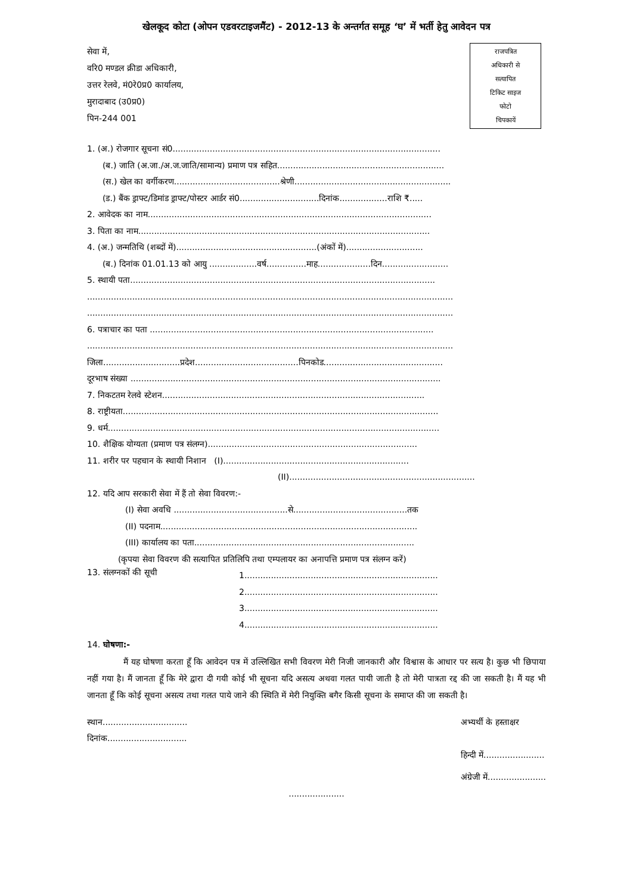खेलकूद कोटा (ओपन एडवरटाइजमैंट) - 2012-13 के अन्तर्गत समूह ‘घ’ में भर्ती हेतु आवेदन पत्र
सेवा में,
वरि0 मण्डल क्रीडा अधिकारी,
उत्तर रेलवे, मं0रे0प्र0 कार्यालय,
मुरादाबाद (उ0प्र0)
पिन-244 001
राजपत्रित
अधिकारी से
सत्यापित
टिकिट साइज
फोटो
चिपकायें
1. (अ.) रोजगार सूचना सं0.....................................................................................................
(ब.) जाति (अ.जा./अ.ज.जाति/सामान्य) प्रमाण पत्र सहित...............................................................
(स.) खेल का वर्गीकरण........................................श्रेणी...........................................................
(ड.) बैंक ड्राफ्ट/डिमांड ड्राफ्ट/पोस्टर आर्डर सं0..............................दिनांक..................राशि ₹.....
2. आवेदक का नाम...........................................................................................................
3. पिता का नाम..............................................................................................................
4. (अ.) जन्मतिथि (शब्दों में).....................................................(अंकों में).............................
(ब.) दिनांक 01.01.13 को आयु ..................वर्ष...............माह....................दिन.........................
5. स्थायी पता...................................................................................................................
..........................................................................................................................................
..........................................................................................................................................
6. पत्राचार का पता ...........................................................................................................
..........................................................................................................................................
जिला.............................प्रदेश.......................................पिनकोड.............................................
दूरभाष संख्या .....................................................................................................................
7. निकटतम रेलवे स्टेशन...................................................................................................
8. राष्ट्रीयता.......................................................................................................................
9. धर्म.............................................................................................................................
10. शैक्षिक योग्यता (प्रमाण पत्र संलग्न)...............................................................................
11. शरीर पर पहचान के स्थायी निशान (I)......................................................................
(II)......................................................................
12. यदि आप सरकारी सेवा में हैं तो सेवा विवरण:-
(I) सेवा अवधि ...........................................से...........................................तक
(II) पदनाम.................................................................................................
(III) कार्यालय का पता...................................................................................
(कृपया सेवा विवरण की सत्यापित प्रतिलिपि तथा एम्पलायर का अनापत्ति प्रमाण पत्र संलग्न करें)
13. संलग्नकों की सूची
1.........................................................................
2.........................................................................
3.........................................................................
4.........................................................................
14. घोषणा:-
मैं यह घोषणा करता हूँ कि आवेदन पत्र में उल्लिखित सभी विवरण मेरी निजी जानकारी और विश्वास के आधार पर सत्य है। कुछ भी छिपाया नहीं गया है। मैं जानता हूँ कि मेरे द्वारा दी गयी कोई भी सूचना यदि असत्य अथवा गलत पायी जाती है तो मेरी पात्रता रद्द की जा सकती है। मैं यह भी जानता हूँ कि कोई सूचना असत्य तथा गलत पाये जाने की स्थिति में मेरी नियुक्ति बगैर किसी सूचना के समाप्त की जा सकती है।
स्थान................................
दिनांक..............................
अभ्यर्थी के हस्ताक्षर
हिन्दी में.......................
अंग्रेजी में......................
.....................